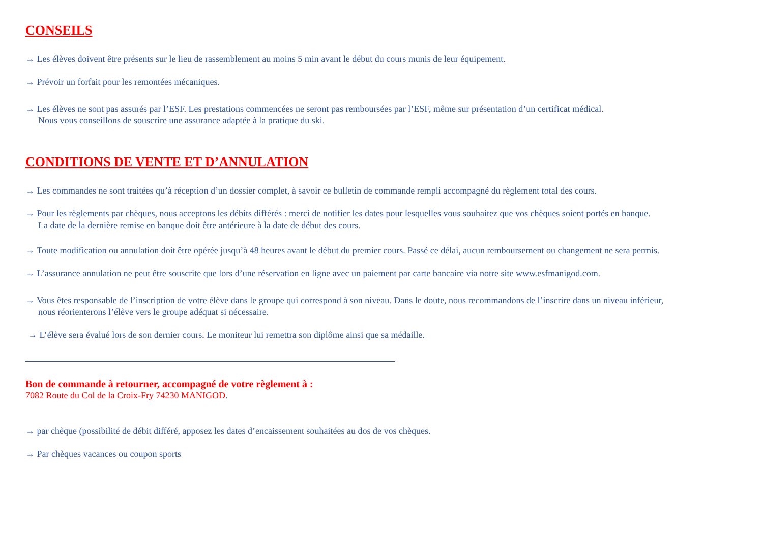CONSEILS
→ Les élèves doivent être présents sur le lieu de rassemblement au moins 5 min avant le début du cours munis de leur équipement.
→ Prévoir un forfait pour les remontées mécaniques.
→ Les élèves ne sont pas assurés par l’ESF. Les prestations commencées ne seront pas remboursées par l’ESF, même sur présentation d’un certificat médical.
Nous vous conseillons de souscrire une assurance adaptée à la pratique du ski.
CONDITIONS DE VENTE ET D’ANNULATION
→ Les commandes ne sont traitées qu’à réception d’un dossier complet, à savoir ce bulletin de commande rempli accompagné du règlement total des cours.
→ Pour les règlements par chèques, nous acceptons les débits différés : merci de notifier les dates pour lesquelles vous souhaitez que vos chèques soient portés en banque.
La date de la dernière remise en banque doit être antérieure à la date de début des cours.
→ Toute modification ou annulation doit être opérée jusqu’à 48 heures avant le début du premier cours. Passé ce délai, aucun remboursement ou changement ne sera permis.
→ L’assurance annulation ne peut être souscrite que lors d’une réservation en ligne avec un paiement par carte bancaire via notre site www.esfmanigod.com.
→ Vous êtes responsable de l’inscription de votre élève dans le groupe qui correspond à son niveau. Dans le doute, nous recommandons de l’inscrire dans un niveau inférieur,
nous réorienterons l’élève vers le groupe adéquat si nécessaire.
→ L’élève sera évalué lors de son dernier cours. Le moniteur lui remettra son diplôme ainsi que sa médaille.
Bon de commande à retourner, accompagné de votre règlement à :
7082 Route du Col de la Croix-Fry 74230 MANIGOD.
→ par chèque (possibilité de débit différé, apposez les dates d’encaissement souhaitées au dos de vos chèques.
→ Par chèques vacances ou coupon sports